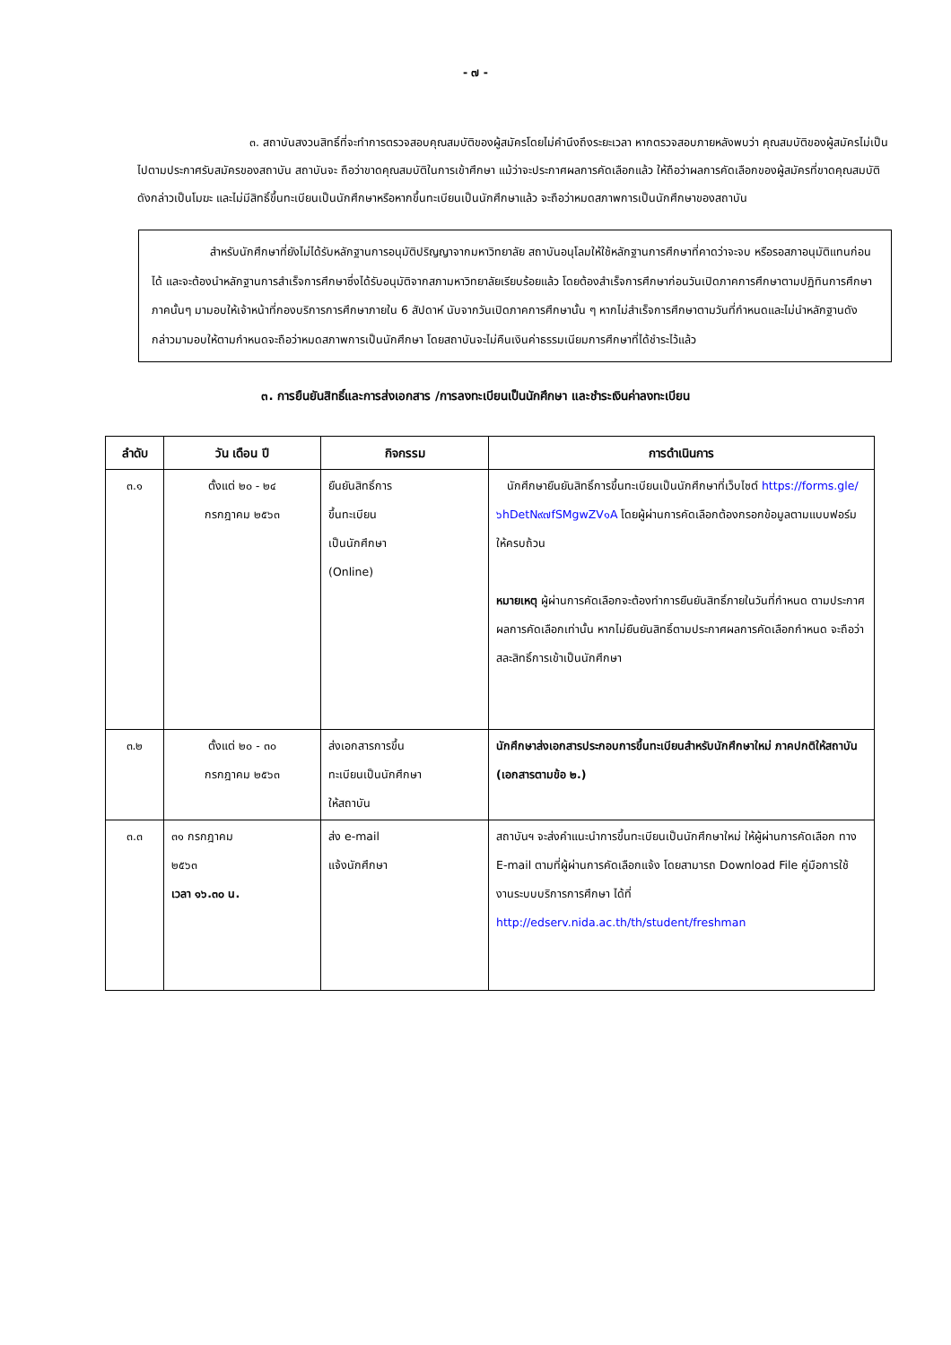- ๗ -
๓. สถาบันสงวนสิทธิ์ที่จะทำการตรวจสอบคุณสมบัติของผู้สมัครโดยไม่คำนึงถึงระยะเวลา หากตรวจสอบภายหลังพบว่า คุณสมบัติของผู้สมัครไม่เป็นไปตามประกาศรับสมัครของสถาบัน สถาบันจะ ถือว่าขาดคุณสมบัติในการเข้าศึกษา แม้ว่าจะประกาศผลการคัดเลือกแล้ว ให้ถือว่าผลการคัดเลือกของผู้สมัครที่ขาดคุณสมบัติดังกล่าวเป็นโมฆะ และไม่มีสิทธิ์ขึ้นทะเบียนเป็นนักศึกษาหรือหากขึ้นทะเบียนเป็นนักศึกษาแล้ว จะถือว่าหมดสภาพการเป็นนักศึกษาของสถาบัน
สำหรับนักศึกษาที่ยังไม่ได้รับหลักฐานการอนุมัติปริญญาจากมหาวิทยาลัย สถาบันอนุโลมให้ใช้หลักฐานการศึกษาที่คาดว่าจะจบ หรือรอสภาอนุมัติแทนก่อนได้ และจะต้องนำหลักฐานการสำเร็จการศึกษาซึ่งได้รับอนุมัติจากสภามหาวิทยาลัยเรียบร้อยแล้ว โดยต้องสำเร็จการศึกษาก่อนวันเปิดภาคการศึกษาตามปฏิทินการศึกษา ภาคนั้นๆ มามอบให้เจ้าหน้าที่กองบริการการศึกษาภายใน 6 สัปดาห์ นับจากวันเปิดภาคการศึกษานั้น ๆ หากไม่สำเร็จการศึกษาตามวันที่กำหนดและไม่นำหลักฐานดังกล่าวมามอบให้ตามกำหนดจะถือว่าหมดสภาพการเป็นนักศึกษา โดยสถาบันจะไม่คืนเงินค่าธรรมเนียมการศึกษาที่ได้ชำระไว้แล้ว
๓. การยืนยันสิทธิ์และการส่งเอกสาร /การลงทะเบียนเป็นนักศึกษา และชำระเงินค่าลงทะเบียน
| ลำดับ | วัน เดือน ปี | กิจกรรม | การดำเนินการ |
| --- | --- | --- | --- |
| ๓.๑ | ตั้งแต่ ๒๐ - ๒๔ กรกฎาคม ๒๕๖๓ | ยืนยันสิทธิ์การ ขึ้นทะเบียน เป็นนักศึกษา (Online) | นักศึกษายืนยันสิทธิ์การขึ้นทะเบียนเป็นนักศึกษาที่เว็บไซต์ https://forms.gle/๖hDetN๙๗fSMgwZV๑A โดยผู้ผ่านการคัดเลือกต้องกรอกข้อมูลตามแบบฟอร์มให้ครบถ้วน หมายเหตุ ผู้ผ่านการคัดเลือกจะต้องทำการยืนยันสิทธิ์ภายในวันที่กำหนด ตามประกาศผลการคัดเลือกเท่านั้น หากไม่ยืนยันสิทธิ์ตามประกาศผลการคัดเลือกกำหนด จะถือว่าสละสิทธิ์การเข้าเป็นนักศึกษา |
| ๓.๒ | ตั้งแต่ ๒๐ - ๓๐ กรกฎาคม ๒๕๖๓ | ส่งเอกสารการขึ้น ทะเบียนเป็นนักศึกษา ให้สถาบัน | นักศึกษาส่งเอกสารประกอบการขึ้นทะเบียนสำหรับนักศึกษาใหม่ ภาคปกติให้สถาบัน (เอกสารตามข้อ ๒.) |
| ๓.๓ | ๓๑ กรกฎาคม ๒๕๖๓ เวลา ๑๖.๓๐ น. | ส่ง e-mail แจ้งนักศึกษา | สถาบันฯ จะส่งคำแนะนำการขึ้นทะเบียนเป็นนักศึกษาใหม่ ให้ผู้ผ่านการคัดเลือก ทาง E-mail ตามที่ผู้ผ่านการคัดเลือกแจ้ง โดยสามารถ Download File คู่มือการใช้งานระบบบริการการศึกษา ได้ที่ http://edserv.nida.ac.th/th/student/freshman |